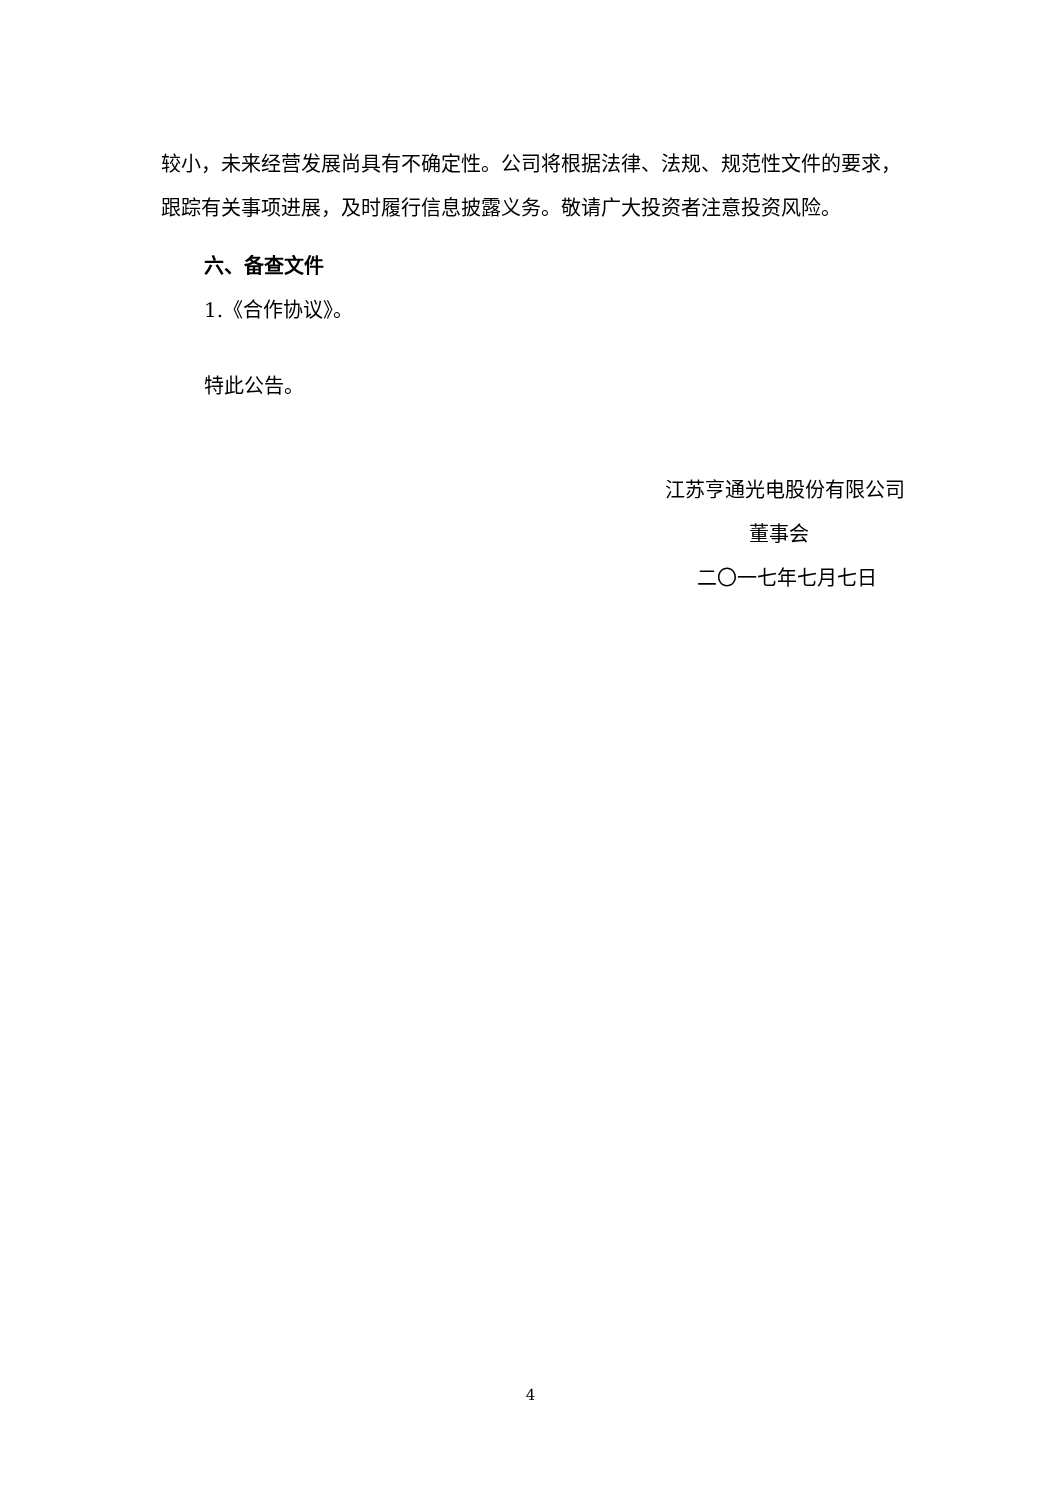较小，未来经营发展尚具有不确定性。公司将根据法律、法规、规范性文件的要求，跟踪有关事项进展，及时履行信息披露义务。敬请广大投资者注意投资风险。
六、备查文件
1.《合作协议》。
特此公告。
江苏亨通光电股份有限公司
董事会
二〇一七年七月七日
4